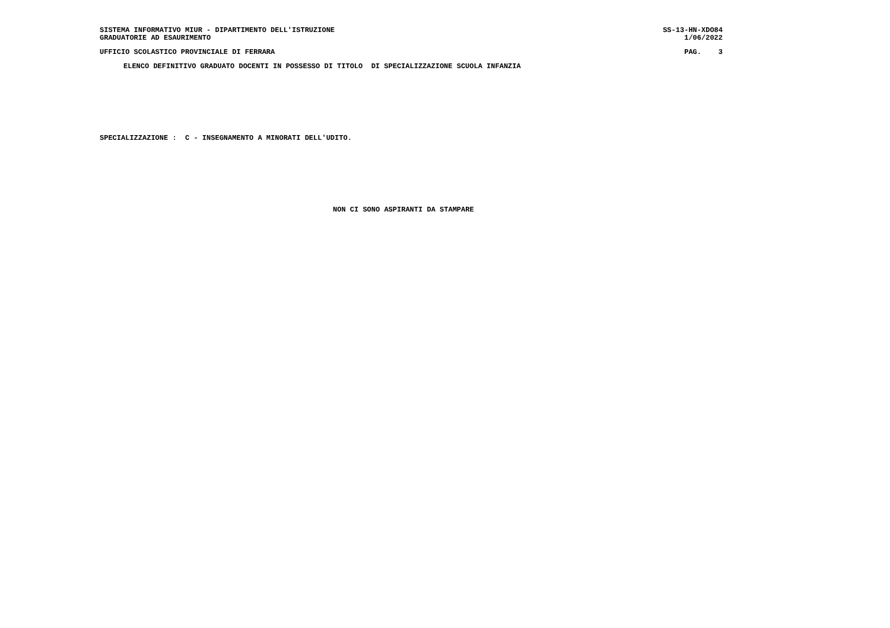SISTEMA INFORMATIVO MIUR - DIPARTIMENTO DELL'ISTRUZIONE SS-13-HN-XDO84
GRADUATORIE AD ESAURIMENTO 1/06/2022
UFFICIO SCOLASTICO PROVINCIALE DI FERRARA PAG. 3
ELENCO DEFINITIVO GRADUATO DOCENTI IN POSSESSO DI TITOLO DI SPECIALIZZAZIONE SCUOLA INFANZIA
SPECIALIZZAZIONE : C - INSEGNAMENTO A MINORATI DELL'UDITO.
NON CI SONO ASPIRANTI DA STAMPARE